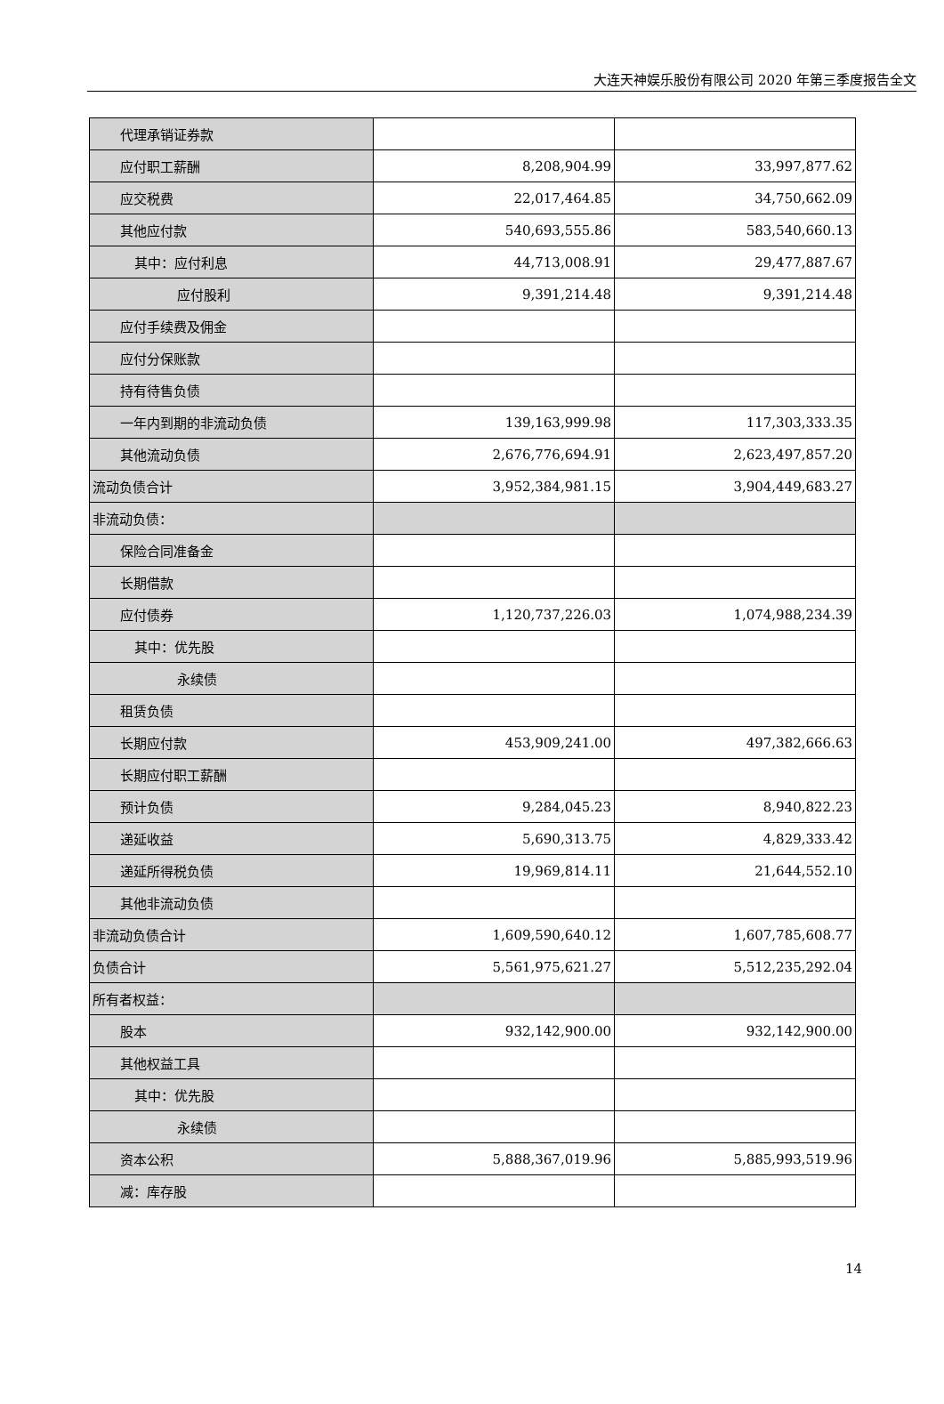大连天神娱乐股份有限公司 2020 年第三季度报告全文
| 代理承销证券款 | | |
| 应付职工薪酬 | 8,208,904.99 | 33,997,877.62 |
| 应交税费 | 22,017,464.85 | 34,750,662.09 |
| 其他应付款 | 540,693,555.86 | 583,540,660.13 |
| 其中：应付利息 | 44,713,008.91 | 29,477,887.67 |
| 应付股利 | 9,391,214.48 | 9,391,214.48 |
| 应付手续费及佣金 | | |
| 应付分保账款 | | |
| 持有待售负债 | | |
| 一年内到期的非流动负债 | 139,163,999.98 | 117,303,333.35 |
| 其他流动负债 | 2,676,776,694.91 | 2,623,497,857.20 |
| 流动负债合计 | 3,952,384,981.15 | 3,904,449,683.27 |
| 非流动负债： | | |
| 保险合同准备金 | | |
| 长期借款 | | |
| 应付债券 | 1,120,737,226.03 | 1,074,988,234.39 |
| 其中：优先股 | | |
| 永续债 | | |
| 租赁负债 | | |
| 长期应付款 | 453,909,241.00 | 497,382,666.63 |
| 长期应付职工薪酬 | | |
| 预计负债 | 9,284,045.23 | 8,940,822.23 |
| 递延收益 | 5,690,313.75 | 4,829,333.42 |
| 递延所得税负债 | 19,969,814.11 | 21,644,552.10 |
| 其他非流动负债 | | |
| 非流动负债合计 | 1,609,590,640.12 | 1,607,785,608.77 |
| 负债合计 | 5,561,975,621.27 | 5,512,235,292.04 |
| 所有者权益： | | |
| 股本 | 932,142,900.00 | 932,142,900.00 |
| 其他权益工具 | | |
| 其中：优先股 | | |
| 永续债 | | |
| 资本公积 | 5,888,367,019.96 | 5,885,993,519.96 |
| 减：库存股 | | |
14